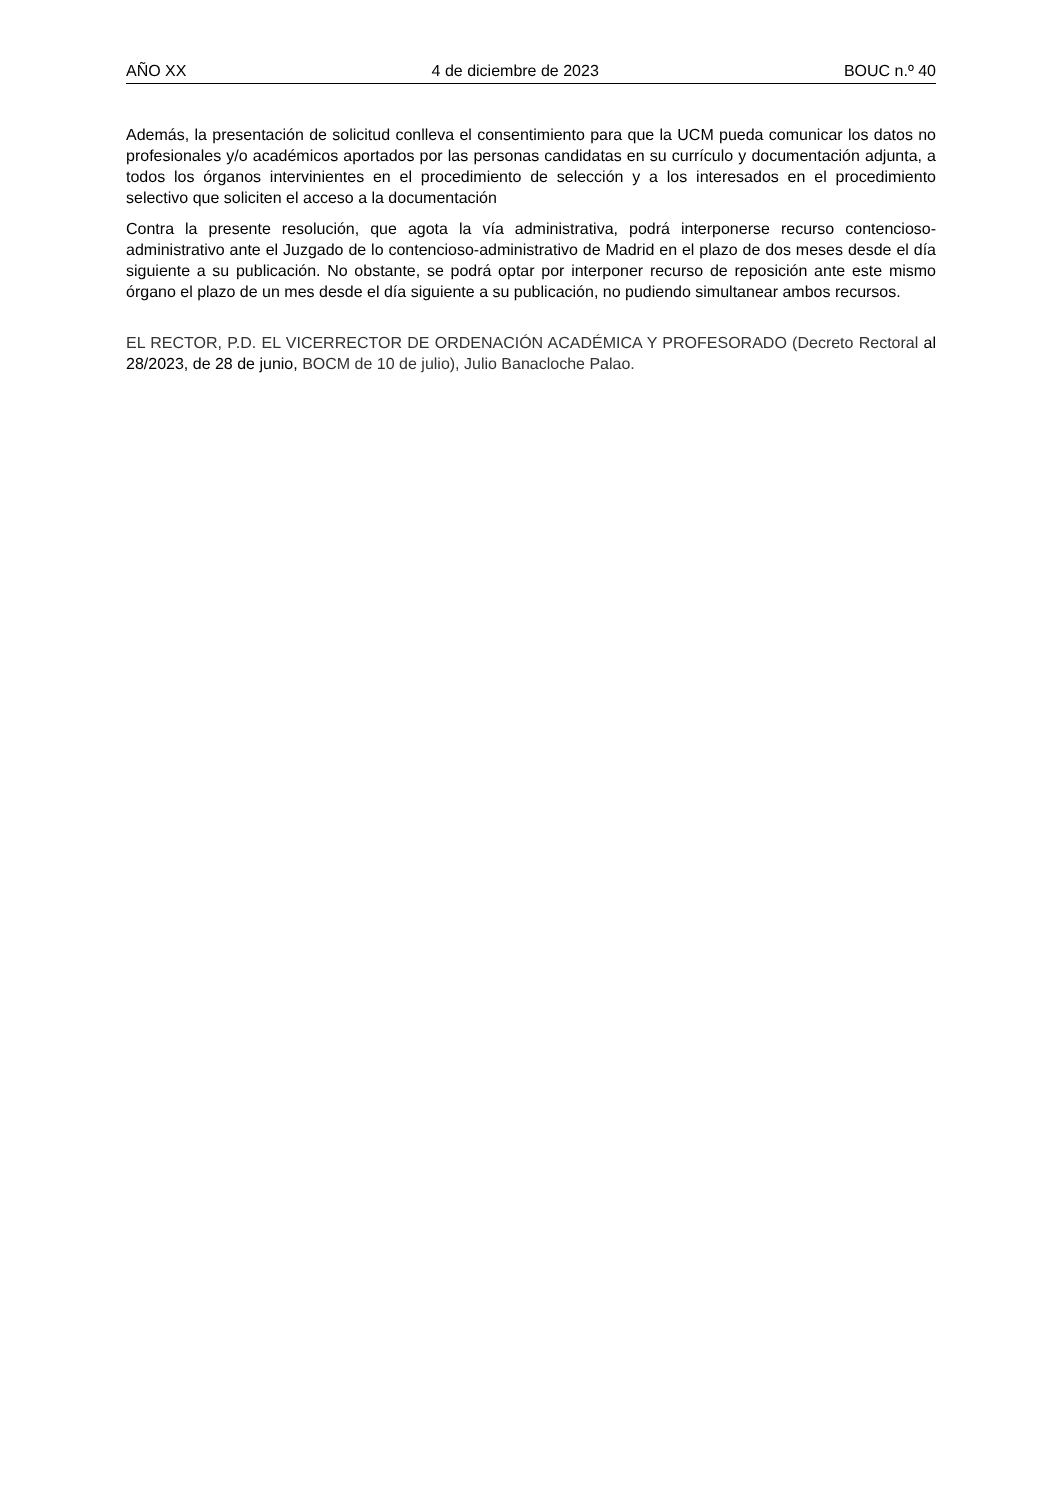AÑO XX 4 de diciembre de 2023 BOUC n.º 40
Además, la presentación de solicitud conlleva el consentimiento para que la UCM pueda comunicar los datos no profesionales y/o académicos aportados por las personas candidatas en su currículo y documentación adjunta, a todos los órganos intervinientes en el procedimiento de selección y a los interesados en el procedimiento selectivo que soliciten el acceso a la documentación
Contra la presente resolución, que agota la vía administrativa, podrá interponerse recurso contencioso-administrativo ante el Juzgado de lo contencioso-administrativo de Madrid en el plazo de dos meses desde el día siguiente a su publicación. No obstante, se podrá optar por interponer recurso de reposición ante este mismo órgano el plazo de un mes desde el día siguiente a su publicación, no pudiendo simultanear ambos recursos.
EL RECTOR, P.D. EL VICERRECTOR DE ORDENACIÓN ACADÉMICA Y PROFESORADO (Decreto Rectoral al 28/2023, de 28 de junio, BOCM de 10 de julio), Julio Banacloche Palao.